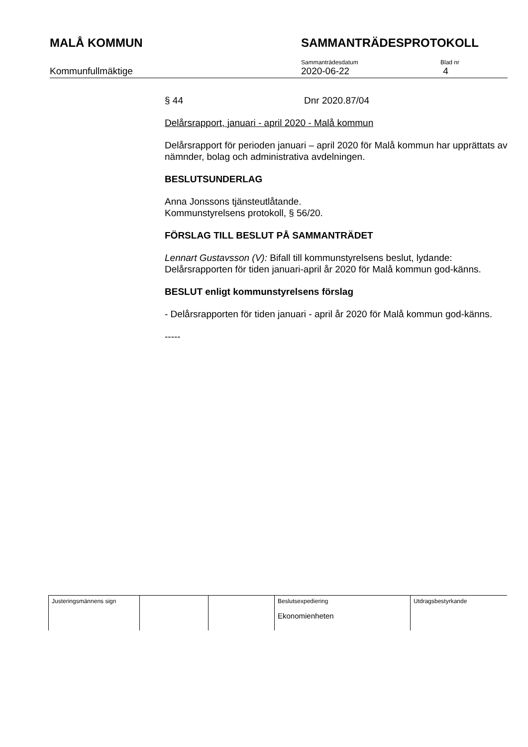MALÅ KOMMUN SAMMANTRÄDESPROTOKOLL
Kommunfullmäktige
Sammanträdesdatum
2020-06-22
Blad nr
4
§ 44 Dnr 2020.87/04
Delårsrapport, januari - april 2020 - Malå kommun
Delårsrapport för perioden januari – april 2020 för Malå kommun har upprättats av nämnder, bolag och administrativa avdelningen.
BESLUTSUNDERLAG
Anna Jonssons tjänsteutlåtande.
Kommunstyrelsens protokoll, § 56/20.
FÖRSLAG TILL BESLUT PÅ SAMMANTRÄDET
Lennart Gustavsson (V): Bifall till kommunstyrelsens beslut, lydande: Delårsrapporten för tiden januari-april år 2020 för Malå kommun god-känns.
BESLUT enligt kommunstyrelsens förslag
- Delårsrapporten för tiden januari - april år 2020 för Malå kommun god-känns.
-----
| Justeringsmännens sign | | | Beslutsexpediering Ekonomienheten | Utdragsbestyrkande |